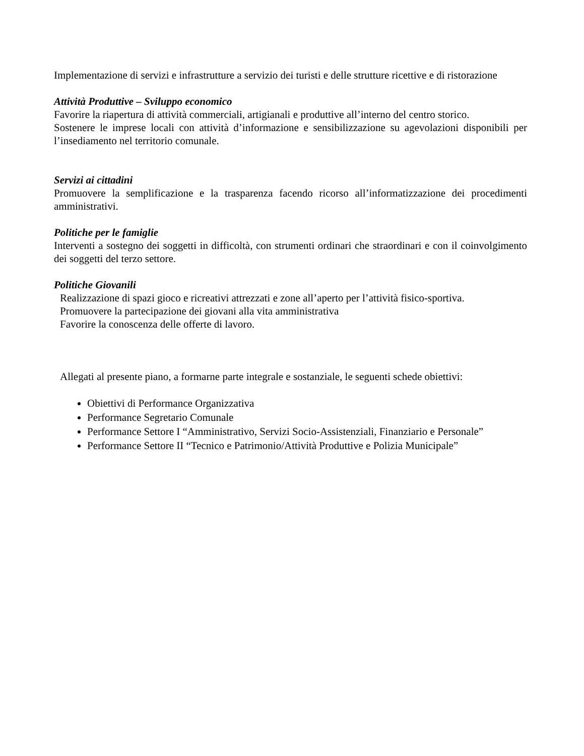Implementazione di servizi e infrastrutture a servizio dei turisti e delle strutture ricettive e di ristorazione
Attività Produttive – Sviluppo economico
Favorire la riapertura di attività commerciali, artigianali e produttive all’interno del centro storico.
Sostenere le imprese locali con attività d’informazione e sensibilizzazione su agevolazioni disponibili per l’insediamento nel territorio comunale.
Servizi ai cittadini
Promuovere la semplificazione e la trasparenza facendo ricorso all’informatizzazione dei procedimenti amministrativi.
Politiche per le famiglie
Interventi a sostegno dei soggetti in difficoltà, con strumenti ordinari che straordinari e con il coinvolgimento dei soggetti del terzo settore.
Politiche Giovanili
Realizzazione di spazi gioco e ricreativi attrezzati e zone all’aperto per l’attività fisico-sportiva.
Promuovere la partecipazione dei giovani alla vita amministrativa
Favorire la conoscenza delle offerte di lavoro.
Allegati al presente piano, a formarne parte integrale e sostanziale, le seguenti schede obiettivi:
Obiettivi di Performance Organizzativa
Performance Segretario Comunale
Performance Settore I “Amministrativo, Servizi Socio-Assistenziali, Finanziario e Personale”
Performance Settore II “Tecnico e Patrimonio/Attività Produttive e Polizia Municipale”